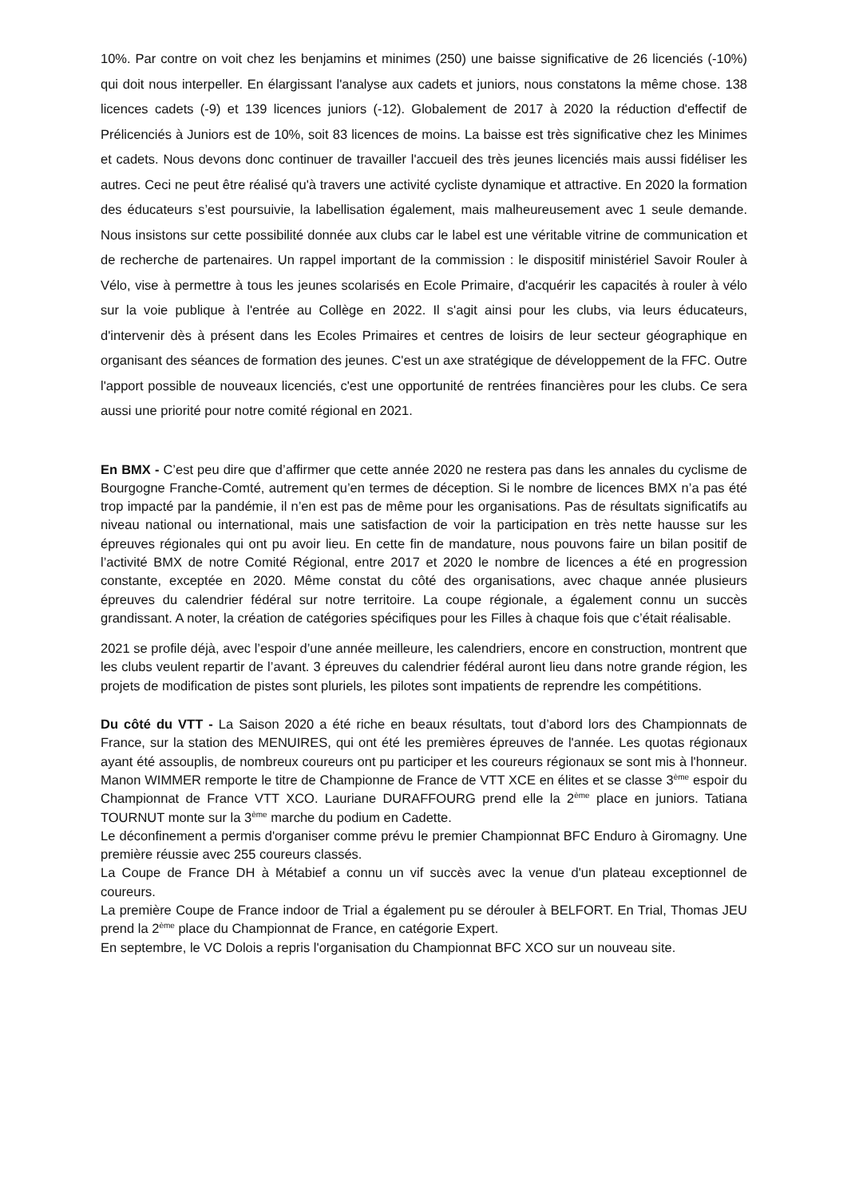10%. Par contre on voit chez les benjamins et minimes (250) une baisse significative de 26 licenciés (-10%) qui doit nous interpeller. En élargissant l'analyse aux cadets et juniors, nous constatons la même chose. 138 licences cadets (-9) et 139 licences juniors (-12). Globalement de 2017 à 2020 la réduction d'effectif de Prélicenciés à Juniors est de 10%, soit 83 licences de moins. La baisse est très significative chez les Minimes et cadets. Nous devons donc continuer de travailler l'accueil des très jeunes licenciés mais aussi fidéliser les autres. Ceci ne peut être réalisé qu'à travers une activité cycliste dynamique et attractive. En 2020 la formation des éducateurs s’est poursuivie, la labellisation également, mais malheureusement avec 1 seule demande. Nous insistons sur cette possibilité donnée aux clubs car le label est une véritable vitrine de communication et de recherche de partenaires. Un rappel important de la commission : le dispositif ministériel Savoir Rouler à Vélo, vise à permettre à tous les jeunes scolarisés en Ecole Primaire, d'acquérir les capacités à rouler à vélo sur la voie publique à l'entrée au Collège en 2022. Il s'agit ainsi pour les clubs, via leurs éducateurs, d'intervenir dès à présent dans les Ecoles Primaires et centres de loisirs de leur secteur géographique en organisant des séances de formation des jeunes. C'est un axe stratégique de développement de la FFC. Outre l'apport possible de nouveaux licenciés, c'est une opportunité de rentrées financières pour les clubs. Ce sera aussi une priorité pour notre comité régional en 2021.
En BMX - C’est peu dire que d’affirmer que cette année 2020 ne restera pas dans les annales du cyclisme de Bourgogne Franche-Comté, autrement qu’en termes de déception. Si le nombre de licences BMX n’a pas été trop impacté par la pandémie, il n’en est pas de même pour les organisations. Pas de résultats significatifs au niveau national ou international, mais une satisfaction de voir la participation en très nette hausse sur les épreuves régionales qui ont pu avoir lieu. En cette fin de mandature, nous pouvons faire un bilan positif de l’activité BMX de notre Comité Régional, entre 2017 et 2020 le nombre de licences a été en progression constante, exceptée en 2020. Même constat du côté des organisations, avec chaque année plusieurs épreuves du calendrier fédéral sur notre territoire. La coupe régionale, a également connu un succès grandissant. A noter, la création de catégories spécifiques pour les Filles à chaque fois que c’était réalisable.
2021 se profile déjà, avec l’espoir d’une année meilleure, les calendriers, encore en construction, montrent que les clubs veulent repartir de l’avant. 3 épreuves du calendrier fédéral auront lieu dans notre grande région, les projets de modification de pistes sont pluriels, les pilotes sont impatients de reprendre les compétitions.
Du côté du VTT - La Saison 2020 a été riche en beaux résultats, tout d’abord lors des Championnats de France, sur la station des MENUIRES, qui ont été les premières épreuves de l'année. Les quotas régionaux ayant été assouplis, de nombreux coureurs ont pu participer et les coureurs régionaux se sont mis à l'honneur. Manon WIMMER remporte le titre de Championne de France de VTT XCE en élites et se classe 3<sup>ème</sup> espoir du Championnat de France VTT XCO. Lauriane DURAFFOURG prend elle la 2<sup>ème</sup> place en juniors. Tatiana TOURNUT monte sur la 3<sup>ème</sup> marche du podium en Cadette.
Le déconfinement a permis d'organiser comme prévu le premier Championnat BFC Enduro à Giromagny. Une première réussie avec 255 coureurs classés.
La Coupe de France DH à Métabief a connu un vif succès avec la venue d'un plateau exceptionnel de coureurs.
La première Coupe de France indoor de Trial a également pu se dérouler à BELFORT. En Trial, Thomas JEU prend la 2<sup>ème</sup> place du Championnat de France, en catégorie Expert.
En septembre, le VC Dolois a repris l'organisation du Championnat BFC XCO sur un nouveau site.